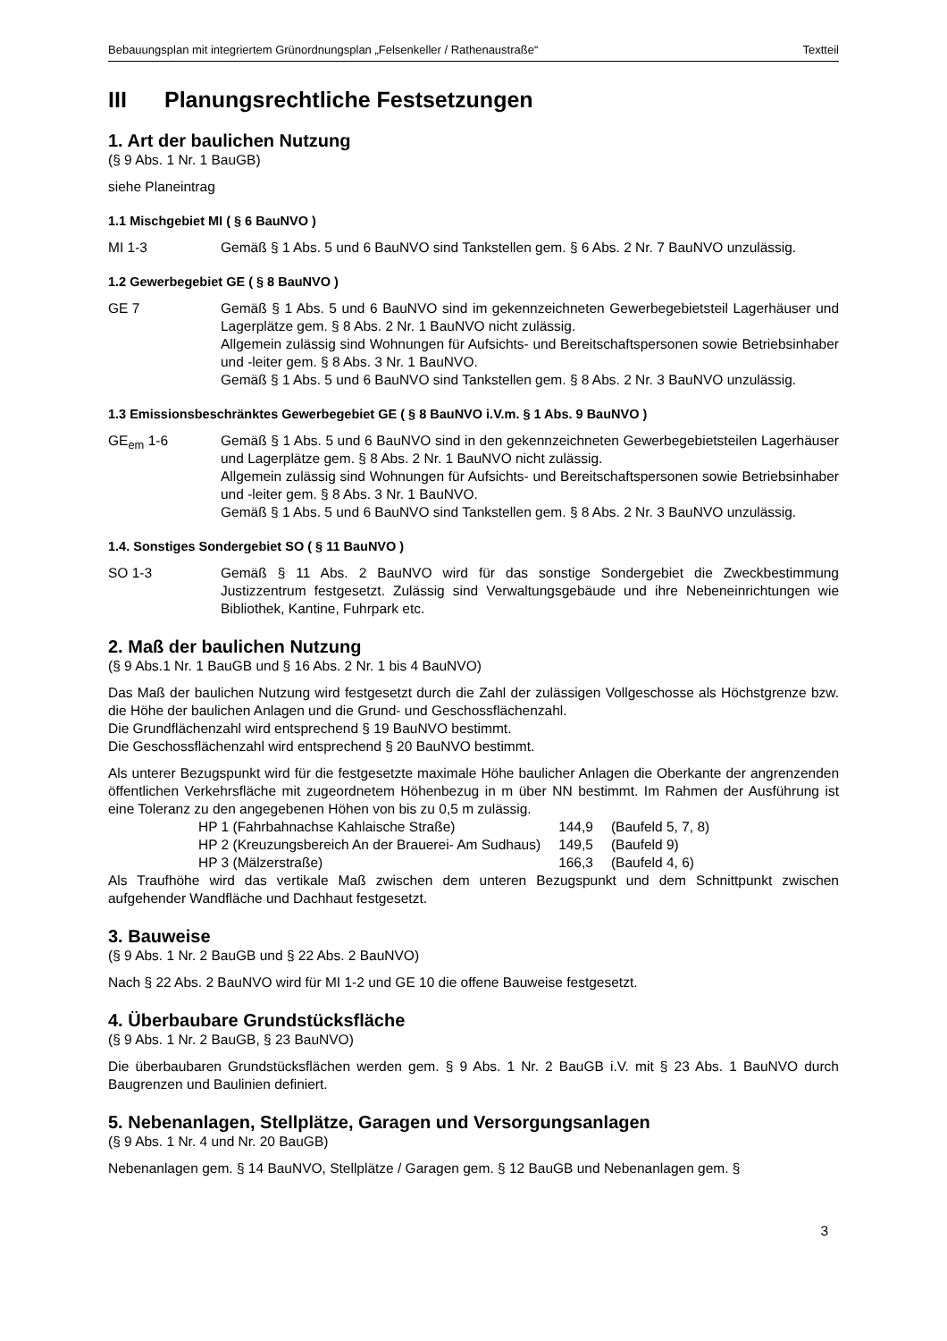Bebauungsplan mit integriertem Grünordnungsplan „Felsenkeller / Rathenaustraße“Textteil
III Planungsrechtliche Festsetzungen
1. Art der baulichen Nutzung
(§ 9 Abs. 1 Nr. 1 BauGB)
siehe Planeintrag
1.1 Mischgebiet MI ( § 6 BauNVO )
MI 1-3 Gemäß § 1 Abs. 5 und 6 BauNVO sind Tankstellen gem. § 6 Abs. 2 Nr. 7 BauNVO unzulässig.
1.2 Gewerbegebiet GE ( § 8 BauNVO )
GE 7 Gemäß § 1 Abs. 5 und 6 BauNVO sind im gekennzeichneten Gewerbegebietsteil Lagerhäuser und Lagerplätze gem. § 8 Abs. 2 Nr. 1 BauNVO nicht zulässig.
Allgemein zulässig sind Wohnungen für Aufsichts- und Bereitschaftspersonen sowie Betriebsinhaber und -leiter gem. § 8 Abs. 3 Nr. 1 BauNVO.
Gemäß § 1 Abs. 5 und 6 BauNVO sind Tankstellen gem. § 8 Abs. 2 Nr. 3 BauNVO unzulässig.
1.3 Emissionsbeschränktes Gewerbegebiet GE ( § 8 BauNVO i.V.m. § 1 Abs. 9 BauNVO )
GE<sub>em</sub> 1-6 Gemäß § 1 Abs. 5 und 6 BauNVO sind in den gekennzeichneten Gewerbegebietsteilen Lagerhäuser und Lagerplätze gem. § 8 Abs. 2 Nr. 1 BauNVO nicht zulässig.
Allgemein zulässig sind Wohnungen für Aufsichts- und Bereitschaftspersonen sowie Betriebsinhaber und -leiter gem. § 8 Abs. 3 Nr. 1 BauNVO.
Gemäß § 1 Abs. 5 und 6 BauNVO sind Tankstellen gem. § 8 Abs. 2 Nr. 3 BauNVO unzulässig.
1.4. Sonstiges Sondergebiet SO ( § 11 BauNVO )
SO 1-3 Gemäß § 11 Abs. 2 BauNVO wird für das sonstige Sondergebiet die Zweckbestimmung Justizzentrum festgesetzt. Zulässig sind Verwaltungsgebäude und ihre Nebeneinrichtungen wie Bibliothek, Kantine, Fuhrpark etc.
2. Maß der baulichen Nutzung
(§ 9 Abs.1 Nr. 1 BauGB und § 16 Abs. 2 Nr. 1 bis 4 BauNVO)
Das Maß der baulichen Nutzung wird festgesetzt durch die Zahl der zulässigen Vollgeschosse als Höchstgrenze bzw. die Höhe der baulichen Anlagen und die Grund- und Geschossflächenzahl.
Die Grundflächenzahl wird entsprechend § 19 BauNVO bestimmt.
Die Geschossflächenzahl wird entsprechend § 20 BauNVO bestimmt.
Als unterer Bezugspunkt wird für die festgesetzte maximale Höhe baulicher Anlagen die Oberkante der angrenzenden öffentlichen Verkehrsfläche mit zugeordnetem Höhenbezug in m über NN bestimmt. Im Rahmen der Ausführung ist eine Toleranz zu den angegebenen Höhen von bis zu 0,5 m zulässig.
| HP 1 (Fahrbahnachse Kahlaische Straße) | 144,9 | (Baufeld 5, 7, 8) |
| HP 2 (Kreuzungsbereich An der Brauerei- Am Sudhaus) | 149,5 | (Baufeld 9) |
| HP 3 (Mälzerstraße) | 166,3 | (Baufeld 4, 6) |
Als Traufhöhe wird das vertikale Maß zwischen dem unteren Bezugspunkt und dem Schnittpunkt zwischen aufgehender Wandfläche und Dachhaut festgesetzt.
3. Bauweise
(§ 9 Abs. 1 Nr. 2 BauGB und § 22 Abs. 2 BauNVO)
Nach § 22 Abs. 2 BauNVO wird für MI 1-2 und GE 10 die offene Bauweise festgesetzt.
4. Überbaubare Grundstücksfläche
(§ 9 Abs. 1 Nr. 2 BauGB, § 23 BauNVO)
Die überbaubaren Grundstücksflächen werden gem. § 9 Abs. 1 Nr. 2 BauGB i.V. mit § 23 Abs. 1 BauNVO durch Baugrenzen und Baulinien definiert.
5. Nebenanlagen, Stellplätze, Garagen und Versorgungsanlagen
(§ 9 Abs. 1 Nr. 4 und Nr. 20 BauGB)
Nebenanlagen gem. § 14 BauNVO, Stellplätze / Garagen gem. § 12 BauGB und Nebenanlagen gem. §
3